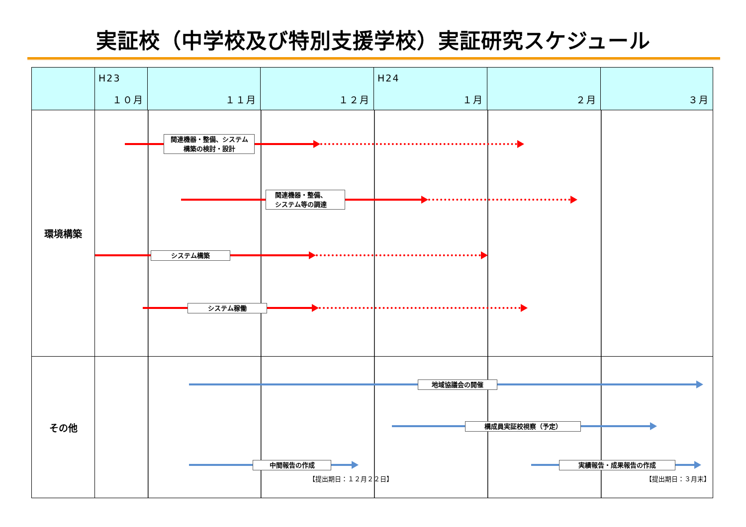実証校（中学校及び特別支援学校）実証研究スケジュール
| | H23 １０月 | １１月 | １２月 | H24 １月 | ２月 | ３月 |
| --- | --- | --- | --- | --- | --- | --- |
| 環境構築 | 関連機器・整備、システム 構築の検討・設計 関連機器・整備、 システム等の調達 システム構築 システム稼働 | | | | | |
| その他 | 地域協議会の開催 構成員実証校視察（予定） 中間報告の作成 実績報告・成果報告の作成 【提出期日：１２月２２日】 【提出期日：３月末】 | | | | | |